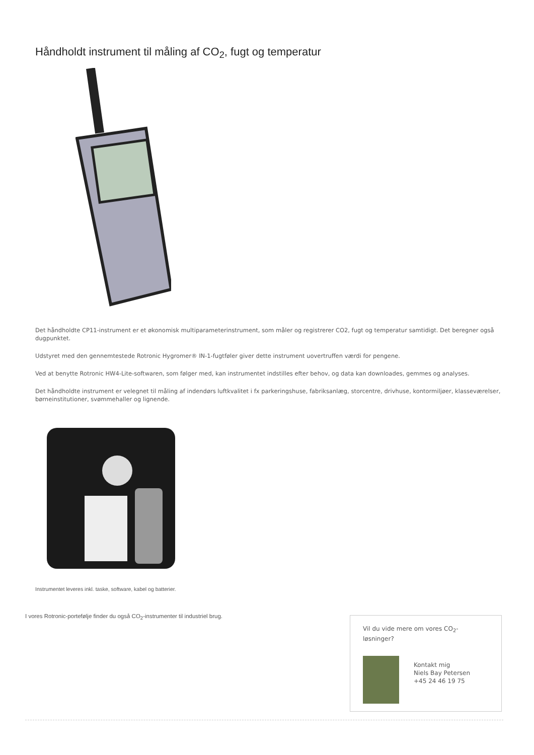Håndholdt instrument til måling af CO<sub>2</sub>, fugt og temperatur
Det håndholdte CP11-instrument er et økonomisk multiparameterinstrument, som måler og registrerer CO2, fugt og temperatur samtidigt. Det beregner også dugpunktet.
Udstyret med den gennemtestede Rotronic Hygromer® IN-1-fugtføler giver dette instrument uovertruffen værdi for pengene.
Ved at benytte Rotronic HW4-Lite-softwaren, som følger med, kan instrumentet indstilles efter behov, og data kan downloades, gemmes og analyses.
Det håndholdte instrument er velegnet til måling af indendørs luftkvalitet i fx parkeringshuse, fabriksanlæg, storcentre, drivhuse, kontormiljøer, klasseværelser, børneinstitutioner, svømmehaller og lignende.
Instrumentet leveres inkl. taske, software, kabel og batterier.
I vores Rotronic-portefølje finder du også CO<sub>2</sub>-instrumenter til industriel brug.
Vil du vide mere om vores CO<sub>2</sub>-løsninger?
Kontakt mig
Niels Bay Petersen
+45 24 46 19 75